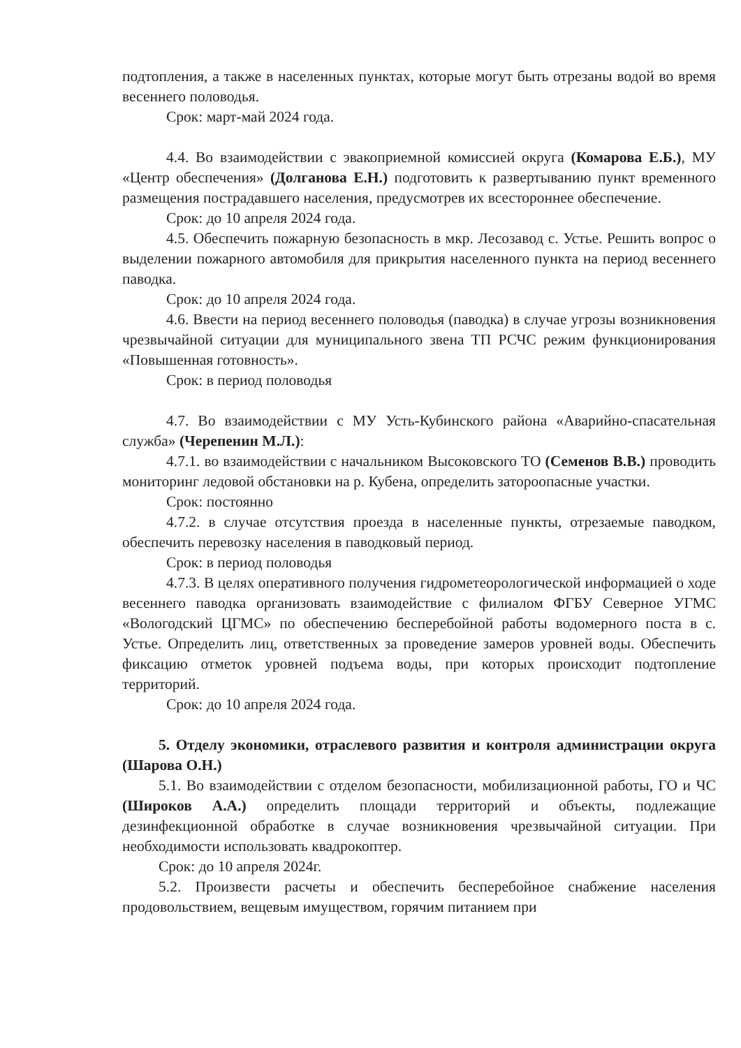подтопления, а также в населенных пунктах, которые могут быть отрезаны водой во время весеннего половодья.
Срок: март-май 2024 года.
4.4. Во взаимодействии с эвакоприемной комиссией округа (Комарова Е.Б.), МУ «Центр обеспечения» (Долганова Е.Н.) подготовить к развертыванию пункт временного размещения пострадавшего населения, предусмотрев их всестороннее обеспечение.
Срок: до 10 апреля 2024 года.
4.5. Обеспечить пожарную безопасность в мкр. Лесозавод с. Устье. Решить вопрос о выделении пожарного автомобиля для прикрытия населенного пункта на период весеннего паводка.
Срок: до 10 апреля 2024 года.
4.6. Ввести на период весеннего половодья (паводка) в случае угрозы возникновения чрезвычайной ситуации для муниципального звена ТП РСЧС режим функционирования «Повышенная готовность».
Срок: в период половодья
4.7. Во взаимодействии с МУ Усть-Кубинского района «Аварийно-спасательная служба» (Черепенин М.Л.):
4.7.1. во взаимодействии с начальником Высоковского ТО (Семенов В.В.) проводить мониторинг ледовой обстановки на р. Кубена, определить затороопасные участки.
Срок: постоянно
4.7.2. в случае отсутствия проезда в населенные пункты, отрезаемые паводком, обеспечить перевозку населения в паводковый период.
Срок: в период половодья
4.7.3. В целях оперативного получения гидрометеорологической информацией о ходе весеннего паводка организовать взаимодействие с филиалом ФГБУ Северное УГМС «Вологодский ЦГМС» по обеспечению бесперебойной работы водомерного поста в с. Устье. Определить лиц, ответственных за проведение замеров уровней воды. Обеспечить фиксацию отметок уровней подъема воды, при которых происходит подтопление территорий.
Срок: до 10 апреля 2024 года.
5. Отделу экономики, отраслевого развития и контроля администрации округа (Шарова О.Н.)
5.1. Во взаимодействии с отделом безопасности, мобилизационной работы, ГО и ЧС (Широков А.А.) определить площади территорий и объекты, подлежащие дезинфекционной обработке в случае возникновения чрезвычайной ситуации. При необходимости использовать квадрокоптер.
Срок: до 10 апреля 2024г.
5.2. Произвести расчеты и обеспечить бесперебойное снабжение населения продовольствием, вещевым имуществом, горячим питанием при